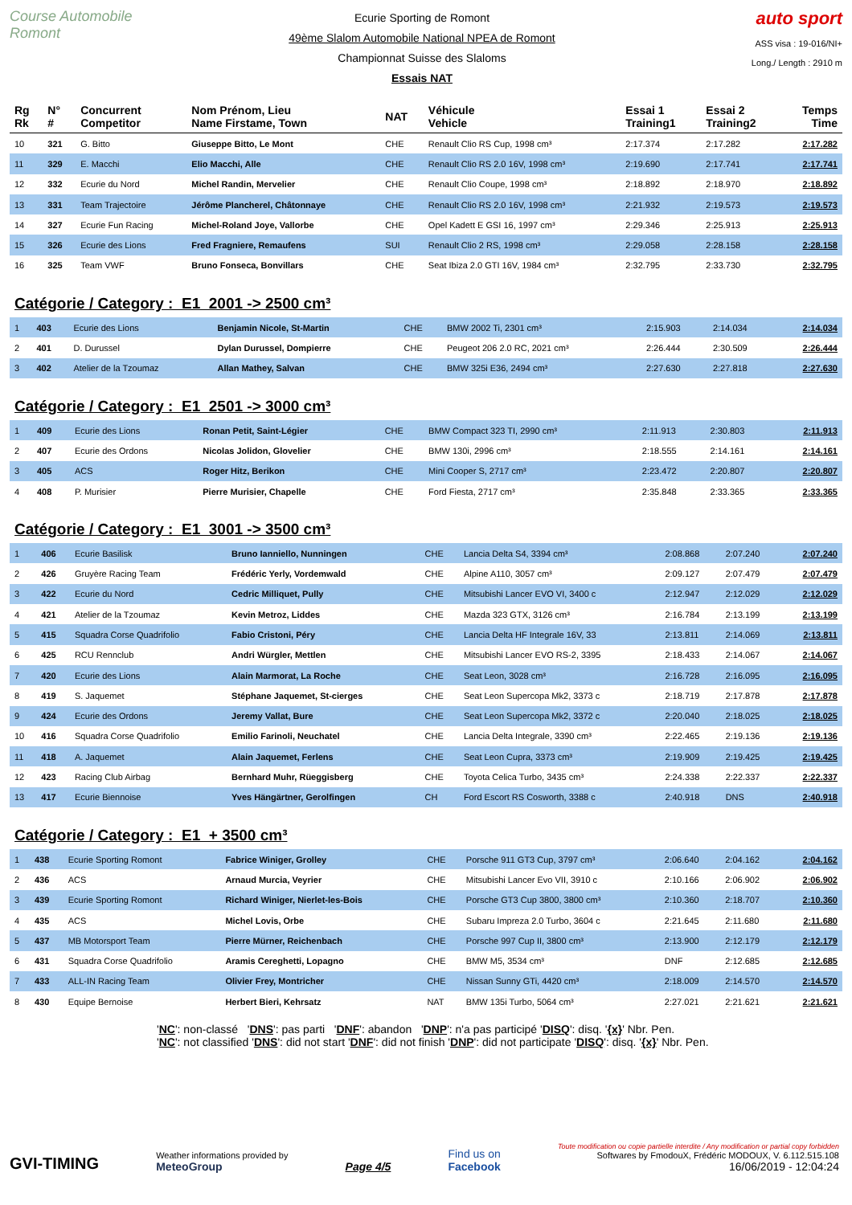Course Automobile Romont
Ecurie Sporting de Romont
49ème Slalom Automobile National NPEA de Romont
Championnat Suisse des Slaloms
Essais NAT
auto sport
ASS visa : 19-016/NI+
Long./ Length : 2910 m
| Rg Rk | N° # | Concurrent Competitor | Nom Prénom, Lieu Name Firstame, Town | NAT | Véhicule Vehicle | Essai 1 Training1 | Essai 2 Training2 | Temps Time |
| --- | --- | --- | --- | --- | --- | --- | --- | --- |
| 10 | 321 | G. Bitto | Giuseppe Bitto, Le Mont | CHE | Renault Clio RS Cup, 1998 cm³ | 2:17.374 | 2:17.282 | 2:17.282 |
| 11 | 329 | E. Macchi | Elio Macchi, Alle | CHE | Renault Clio RS 2.0 16V, 1998 cm³ | 2:19.690 | 2:17.741 | 2:17.741 |
| 12 | 332 | Ecurie du Nord | Michel Randin, Mervelier | CHE | Renault Clio Coupe, 1998 cm³ | 2:18.892 | 2:18.970 | 2:18.892 |
| 13 | 331 | Team Trajectoire | Jérôme Plancherel, Châtonnaye | CHE | Renault Clio RS 2.0 16V, 1998 cm³ | 2:21.932 | 2:19.573 | 2:19.573 |
| 14 | 327 | Ecurie Fun Racing | Michel-Roland Joye, Vallorbe | CHE | Opel Kadett E GSI 16, 1997 cm³ | 2:29.346 | 2:25.913 | 2:25.913 |
| 15 | 326 | Ecurie des Lions | Fred Fragniere, Remaufens | SUI | Renault Clio 2 RS, 1998 cm³ | 2:29.058 | 2:28.158 | 2:28.158 |
| 16 | 325 | Team VWF | Bruno Fonseca, Bonvillars | CHE | Seat Ibiza 2.0 GTI 16V, 1984 cm³ | 2:32.795 | 2:33.730 | 2:32.795 |
Catégorie / Category : E1 2001 -> 2500 cm³
| 1 | 403 | Ecurie des Lions | Benjamin Nicole, St-Martin | CHE | BMW 2002 Ti, 2301 cm³ | 2:15.903 | 2:14.034 | 2:14.034 |
| 2 | 401 | D. Durussel | Dylan Durussel, Dompierre | CHE | Peugeot 206 2.0 RC, 2021 cm³ | 2:26.444 | 2:30.509 | 2:26.444 |
| 3 | 402 | Atelier de la Tzoumaz | Allan Mathey, Salvan | CHE | BMW 325i E36, 2494 cm³ | 2:27.630 | 2:27.818 | 2:27.630 |
Catégorie / Category : E1 2501 -> 3000 cm³
| 1 | 409 | Ecurie des Lions | Ronan Petit, Saint-Légier | CHE | BMW Compact 323 TI, 2990 cm³ | 2:11.913 | 2:30.803 | 2:11.913 |
| 2 | 407 | Ecurie des Ordons | Nicolas Jolidon, Glovelier | CHE | BMW 130i, 2996 cm³ | 2:18.555 | 2:14.161 | 2:14.161 |
| 3 | 405 | ACS | Roger Hitz, Berikon | CHE | Mini Cooper S, 2717 cm³ | 2:23.472 | 2:20.807 | 2:20.807 |
| 4 | 408 | P. Murisier | Pierre Murisier, Chapelle | CHE | Ford Fiesta, 2717 cm³ | 2:35.848 | 2:33.365 | 2:33.365 |
Catégorie / Category : E1 3001 -> 3500 cm³
| 1 | 406 | Ecurie Basilisk | Bruno Ianniello, Nunningen | CHE | Lancia Delta S4, 3394 cm³ | 2:08.868 | 2:07.240 | 2:07.240 |
| 2 | 426 | Gruyère Racing Team | Frédéric Yerly, Vordemwald | CHE | Alpine A110, 3057 cm³ | 2:09.127 | 2:07.479 | 2:07.479 |
| 3 | 422 | Ecurie du Nord | Cedric Milliquet, Pully | CHE | Mitsubishi Lancer EVO VI, 3400 c | 2:12.947 | 2:12.029 | 2:12.029 |
| 4 | 421 | Atelier de la Tzoumaz | Kevin Metroz, Liddes | CHE | Mazda 323 GTX, 3126 cm³ | 2:16.784 | 2:13.199 | 2:13.199 |
| 5 | 415 | Squadra Corse Quadrifolio | Fabio Cristoni, Péry | CHE | Lancia Delta HF Integrale 16V, 33 | 2:13.811 | 2:14.069 | 2:13.811 |
| 6 | 425 | RCU Rennclub | Andri Würgler, Mettlen | CHE | Mitsubishi Lancer EVO RS-2, 3395 | 2:18.433 | 2:14.067 | 2:14.067 |
| 7 | 420 | Ecurie des Lions | Alain Marmorat, La Roche | CHE | Seat Leon, 3028 cm³ | 2:16.728 | 2:16.095 | 2:16.095 |
| 8 | 419 | S. Jaquemet | Stéphane Jaquemet, St-cierges | CHE | Seat Leon Supercopa Mk2, 3373 c | 2:18.719 | 2:17.878 | 2:17.878 |
| 9 | 424 | Ecurie des Ordons | Jeremy Vallat, Bure | CHE | Seat Leon Supercopa Mk2, 3372 c | 2:20.040 | 2:18.025 | 2:18.025 |
| 10 | 416 | Squadra Corse Quadrifolio | Emilio Farinoli, Neuchatel | CHE | Lancia Delta Integrale, 3390 cm³ | 2:22.465 | 2:19.136 | 2:19.136 |
| 11 | 418 | A. Jaquemet | Alain Jaquemet, Ferlens | CHE | Seat Leon Cupra, 3373 cm³ | 2:19.909 | 2:19.425 | 2:19.425 |
| 12 | 423 | Racing Club Airbag | Bernhard Muhr, Rüeggisberg | CHE | Toyota Celica Turbo, 3435 cm³ | 2:24.338 | 2:22.337 | 2:22.337 |
| 13 | 417 | Ecurie Biennoise | Yves Hängärtner, Gerolfingen | CH | Ford Escort RS Cosworth, 3388 c | 2:40.918 | DNS | 2:40.918 |
Catégorie / Category : E1 + 3500 cm³
| 1 | 438 | Ecurie Sporting Romont | Fabrice Winiger, Grolley | CHE | Porsche 911 GT3 Cup, 3797 cm³ | 2:06.640 | 2:04.162 | 2:04.162 |
| 2 | 436 | ACS | Arnaud Murcia, Veyrier | CHE | Mitsubishi Lancer Evo VII, 3910 c | 2:10.166 | 2:06.902 | 2:06.902 |
| 3 | 439 | Ecurie Sporting Romont | Richard Winiger, Nierlet-les-Bois | CHE | Porsche GT3 Cup 3800, 3800 cm³ | 2:10.360 | 2:18.707 | 2:10.360 |
| 4 | 435 | ACS | Michel Lovis, Orbe | CHE | Subaru Impreza 2.0 Turbo, 3604 c | 2:21.645 | 2:11.680 | 2:11.680 |
| 5 | 437 | MB Motorsport Team | Pierre Mürner, Reichenbach | CHE | Porsche 997 Cup II, 3800 cm³ | 2:13.900 | 2:12.179 | 2:12.179 |
| 6 | 431 | Squadra Corse Quadrifolio | Aramis Cereghetti, Lopagno | CHE | BMW M5, 3534 cm³ | DNF | 2:12.685 | 2:12.685 |
| 7 | 433 | ALL-IN Racing Team | Olivier Frey, Montricher | CHE | Nissan Sunny GTi, 4420 cm³ | 2:18.009 | 2:14.570 | 2:14.570 |
| 8 | 430 | Equipe Bernoise | Herbert Bieri, Kehrsatz | NAT | BMW 135i Turbo, 5064 cm³ | 2:27.021 | 2:21.621 | 2:21.621 |
'NC': non-classé 'DNS': pas parti 'DNF': abandon 'DNP': n'a pas participé 'DISQ': disq. '{x}' Nbr. Pen.
'NC': not classified 'DNS': did not start 'DNF': did not finish 'DNP': did not participate 'DISQ': disq. '{x}' Nbr. Pen.
GVI-TIMING
Weather informations provided by
MeteoGroup
Page 4/5
Find us on
Facebook
Toute modification ou copie partielle interdite / Any modification or partial copy forbidden
Softwares by FmodouX, Frédéric MODOUX, V. 6.112.515.108
16/06/2019 - 12:04:24